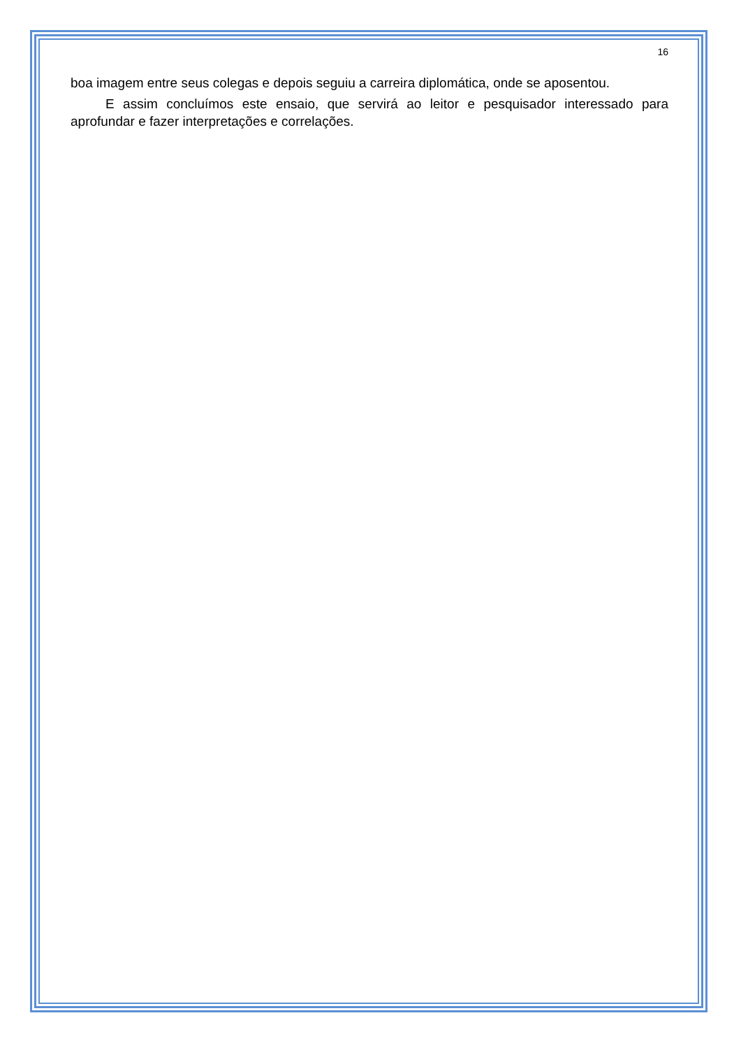16
boa imagem entre seus colegas e depois seguiu a carreira diplomática, onde se aposentou.
E assim concluímos este ensaio, que servirá ao leitor e pesquisador interessado para aprofundar e fazer interpretações e correlações.